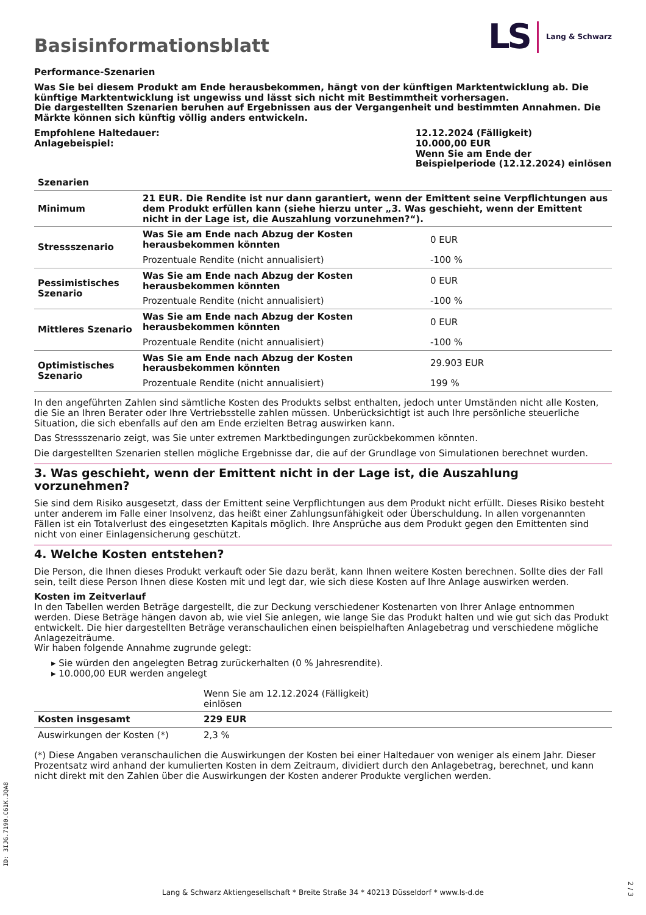Basisinformationsblatt
LS Lang & Schwarz
Performance-Szenarien
Was Sie bei diesem Produkt am Ende herausbekommen, hängt von der künftigen Marktentwicklung ab. Die künftige Marktentwicklung ist ungewiss und lässt sich nicht mit Bestimmtheit vorhersagen.
Die dargestellten Szenarien beruhen auf Ergebnissen aus der Vergangenheit und bestimmten Annahmen. Die Märkte können sich künftig völlig anders entwickeln.
| Empfohlene Haltedauer: Anlagebeispiel: | 12.12.2024 (Fälligkeit) 10.000,00 EUR Wenn Sie am Ende der Beispielperiode (12.12.2024) einlösen |
| Szenarien | | |
| --- | --- | --- |
| Minimum | 21 EUR. Die Rendite ist nur dann garantiert, wenn der Emittent seine Verpflichtungen aus dem Produkt erfüllen kann (siehe hierzu unter „3. Was geschieht, wenn der Emittent nicht in der Lage ist, die Auszahlung vorzunehmen?“). | |
| Stressszenario | Was Sie am Ende nach Abzug der Kosten herausbekommen könnten | 0 EUR |
| | Prozentuale Rendite (nicht annualisiert) | -100 % |
| Pessimistisches Szenario | Was Sie am Ende nach Abzug der Kosten herausbekommen könnten | 0 EUR |
| | Prozentuale Rendite (nicht annualisiert) | -100 % |
| Mittleres Szenario | Was Sie am Ende nach Abzug der Kosten herausbekommen könnten | 0 EUR |
| | Prozentuale Rendite (nicht annualisiert) | -100 % |
| Optimistisches Szenario | Was Sie am Ende nach Abzug der Kosten herausbekommen könnten | 29.903 EUR |
| | Prozentuale Rendite (nicht annualisiert) | 199 % |
In den angeführten Zahlen sind sämtliche Kosten des Produkts selbst enthalten, jedoch unter Umständen nicht alle Kosten, die Sie an Ihren Berater oder Ihre Vertriebsstelle zahlen müssen. Unberücksichtigt ist auch Ihre persönliche steuerliche Situation, die sich ebenfalls auf den am Ende erzielten Betrag auswirken kann.
Das Stressszenario zeigt, was Sie unter extremen Marktbedingungen zurückbekommen könnten.
Die dargestellten Szenarien stellen mögliche Ergebnisse dar, die auf der Grundlage von Simulationen berechnet wurden.
3. Was geschieht, wenn der Emittent nicht in der Lage ist, die Auszahlung vorzunehmen?
Sie sind dem Risiko ausgesetzt, dass der Emittent seine Verpflichtungen aus dem Produkt nicht erfüllt. Dieses Risiko besteht unter anderem im Falle einer Insolvenz, das heißt einer Zahlungsunfähigkeit oder Überschuldung. In allen vorgenannten Fällen ist ein Totalverlust des eingesetzten Kapitals möglich. Ihre Ansprüche aus dem Produkt gegen den Emittenten sind nicht von einer Einlagensicherung geschützt.
4. Welche Kosten entstehen?
Die Person, die Ihnen dieses Produkt verkauft oder Sie dazu berät, kann Ihnen weitere Kosten berechnen. Sollte dies der Fall sein, teilt diese Person Ihnen diese Kosten mit und legt dar, wie sich diese Kosten auf Ihre Anlage auswirken werden.
Kosten im Zeitverlauf
In den Tabellen werden Beträge dargestellt, die zur Deckung verschiedener Kostenarten von Ihrer Anlage entnommen werden. Diese Beträge hängen davon ab, wie viel Sie anlegen, wie lange Sie das Produkt halten und wie gut sich das Produkt entwickelt. Die hier dargestellten Beträge veranschaulichen einen beispielhaften Anlagebetrag und verschiedene mögliche Anlagezeiträume.
Wir haben folgende Annahme zugrunde gelegt:
▸ Sie würden den angelegten Betrag zurückerhalten (0 % Jahresrendite).
▸ 10.000,00 EUR werden angelegt
| | Wenn Sie am 12.12.2024 (Fälligkeit) einlösen | |
| Kosten insgesamt | 229 EUR | |
| Auswirkungen der Kosten (*) | 2,3 % | |
(*) Diese Angaben veranschaulichen die Auswirkungen der Kosten bei einer Haltedauer von weniger als einem Jahr. Dieser Prozentsatz wird anhand der kumulierten Kosten in dem Zeitraum, dividiert durch den Anlagebetrag, berechnet, und kann nicht direkt mit den Zahlen über die Auswirkungen der Kosten anderer Produkte verglichen werden.
ID: 3IJG.7190.C61K.JQA8
Lang & Schwarz Aktiengesellschaft * Breite Straße 34 * 40213 Düsseldorf * www.ls-d.de
2 / 3